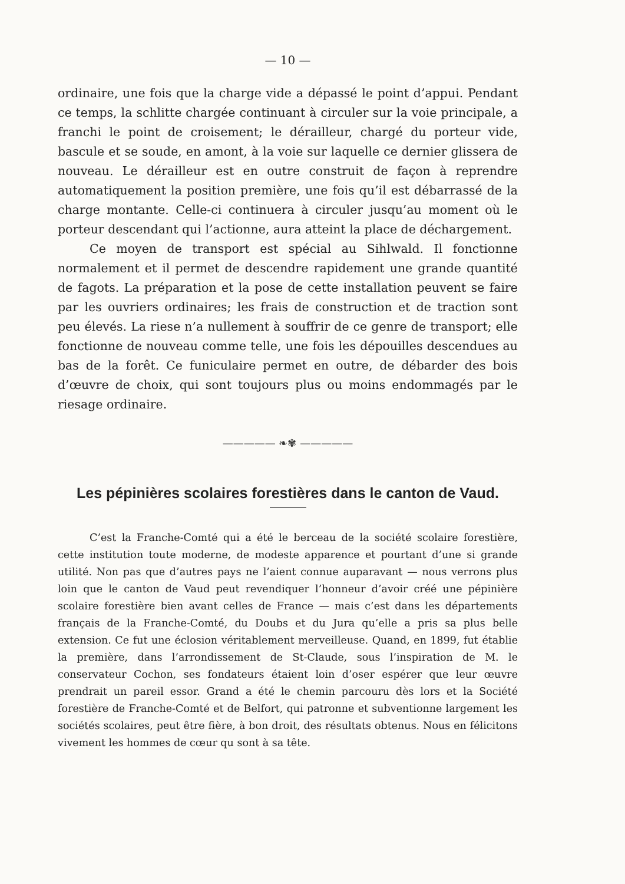— 10 —
ordinaire, une fois que la charge vide a dépassé le point d’appui. Pendant ce temps, la schlitte chargée continuant à circuler sur la voie principale, a franchi le point de croisement; le dérailleur, chargé du porteur vide, bascule et se soude, en amont, à la voie sur laquelle ce dernier glissera de nouveau. Le dérailleur est en outre construit de façon à reprendre automatiquement la position première, une fois qu’il est débarrassé de la charge montante. Celle-ci continuera à circuler jusqu’au moment où le porteur descendant qui l’actionne, aura atteint la place de déchargement.
Ce moyen de transport est spécial au Sihlwald. Il fonctionne normalement et il permet de descendre rapidement une grande quantité de fagots. La préparation et la pose de cette installation peuvent se faire par les ouvriers ordinaires; les frais de construction et de traction sont peu élevés. La riese n’a nullement à souffrir de ce genre de transport; elle fonctionne de nouveau comme telle, une fois les dépouilles descendues au bas de la forêt. Ce funiculaire permet en outre, de débarder des bois d’œuvre de choix, qui sont toujours plus ou moins endommagés par le riesage ordinaire.
————— ❧✾ —————
Les pépinières scolaires forestières dans le canton de Vaud.
C’est la Franche-Comté qui a été le berceau de la société scolaire forestière, cette institution toute moderne, de modeste apparence et pourtant d’une si grande utilité. Non pas que d’autres pays ne l’aient connue auparavant — nous verrons plus loin que le canton de Vaud peut revendiquer l’honneur d’avoir créé une pépinière scolaire forestière bien avant celles de France — mais c’est dans les départements français de la Franche-Comté, du Doubs et du Jura qu’elle a pris sa plus belle extension. Ce fut une éclosion véritablement merveilleuse. Quand, en 1899, fut établie la première, dans l’arrondissement de St-Claude, sous l’inspiration de M. le conservateur Cochon, ses fondateurs étaient loin d’oser espérer que leur œuvre prendrait un pareil essor. Grand a été le chemin parcouru dès lors et la Société forestière de Franche-Comté et de Belfort, qui patronne et subventionne largement les sociétés scolaires, peut être fière, à bon droit, des résultats obtenus. Nous en félicitons vivement les hommes de cœur qu sont à sa tête.